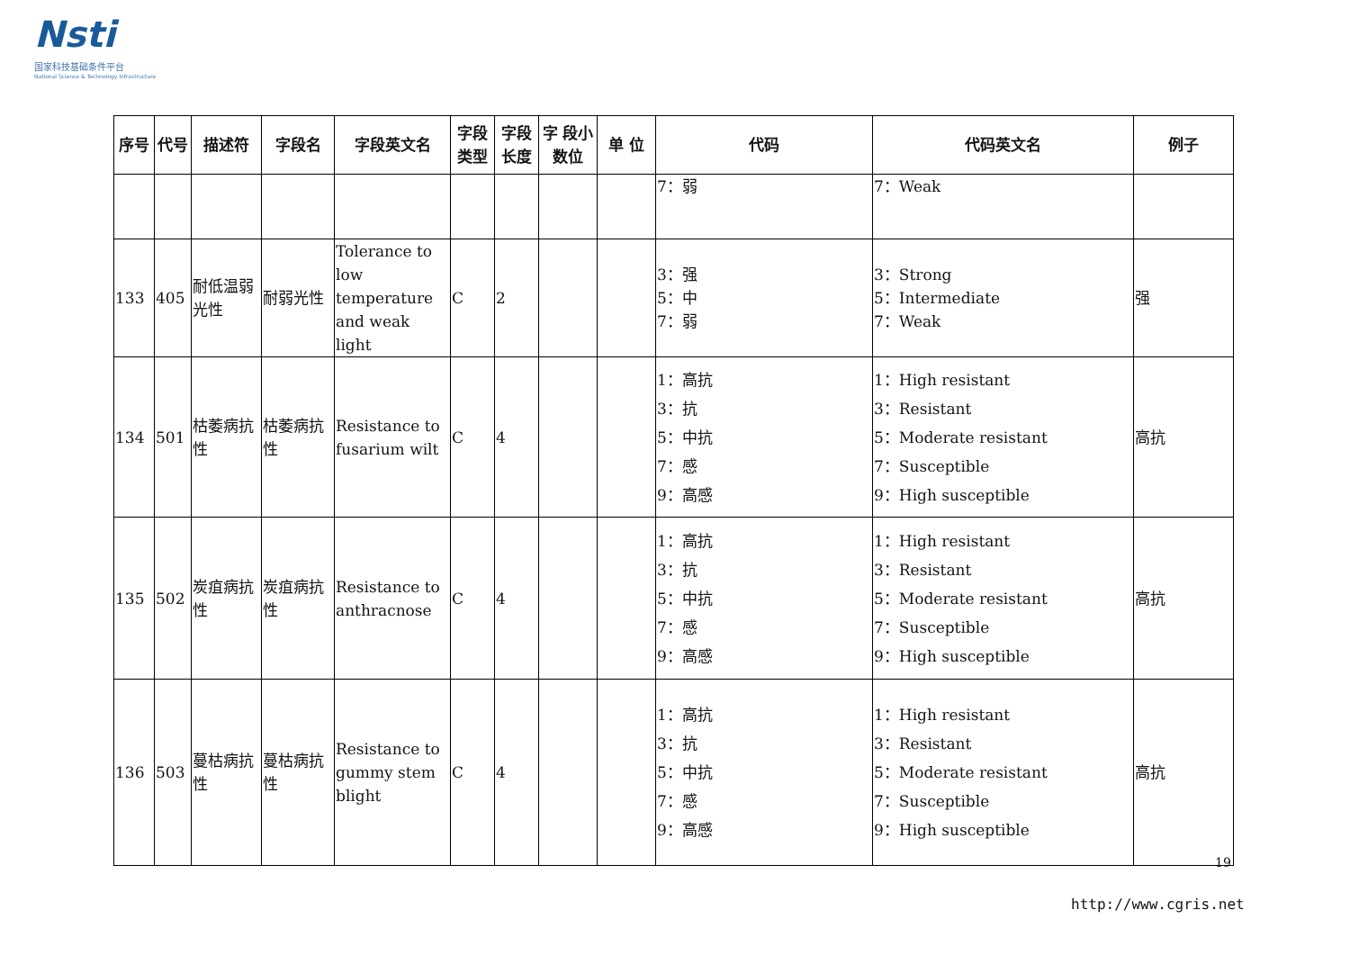Nsti
国家科技基础条件平台
National Science & Technology Infrastructure
| 序号 | 代号 | 描述符 | 字段名 | 字段英文名 | 字段类型 | 字段长度 | 字 段小数位 | 单 位 | 代码 | 代码英文名 | 例子 |
| --- | --- | --- | --- | --- | --- | --- | --- | --- | --- | --- | --- |
| | | | | | | | | | 7：弱 | 7：Weak | |
| 133 | 405 | 耐低温弱光性 | 耐弱光性 | Tolerance to low temperature and weak light | C | 2 | | | 3：强 5：中 7：弱 | 3：Strong 5：Intermediate 7：Weak | 强 |
| 134 | 501 | 枯萎病抗性 | 枯萎病抗性 | Resistance to fusarium wilt | C | 4 | | | 1：高抗 3：抗 5：中抗 7：感 9：高感 | 1：High resistant 3：Resistant 5：Moderate resistant 7：Susceptible 9：High susceptible | 高抗 |
| 135 | 502 | 炭疽病抗性 | 炭疽病抗性 | Resistance to anthracnose | C | 4 | | | 1：高抗 3：抗 5：中抗 7：感 9：高感 | 1：High resistant 3：Resistant 5：Moderate resistant 7：Susceptible 9：High susceptible | 高抗 |
| 136 | 503 | 蔓枯病抗性 | 蔓枯病抗性 | Resistance to gummy stem blight | C | 4 | | | 1：高抗 3：抗 5：中抗 7：感 9：高感 | 1：High resistant 3：Resistant 5：Moderate resistant 7：Susceptible 9：High susceptible | 高抗 |
19
http://www.cgris.net